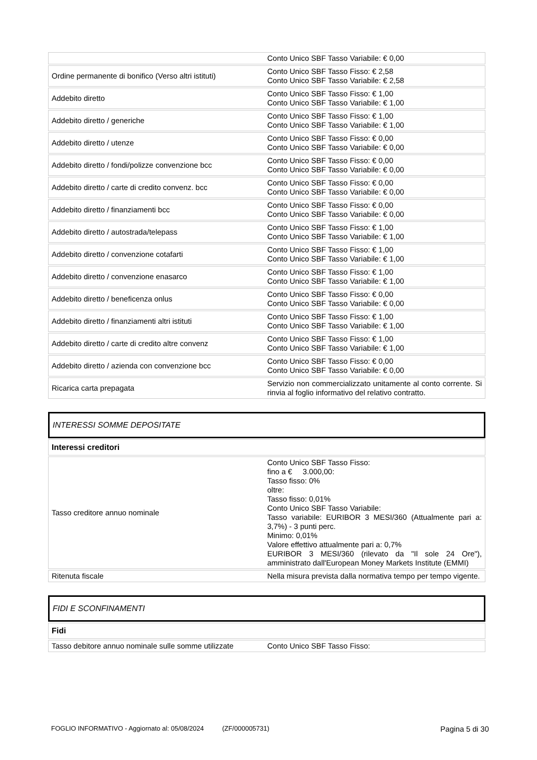| | Conto Unico SBF Tasso Variabile: € 0,00 |
| Ordine permanente di bonifico (Verso altri istituti) | Conto Unico SBF Tasso Fisso: € 2,58 Conto Unico SBF Tasso Variabile: € 2,58 |
| Addebito diretto | Conto Unico SBF Tasso Fisso: € 1,00 Conto Unico SBF Tasso Variabile: € 1,00 |
| Addebito diretto / generiche | Conto Unico SBF Tasso Fisso: € 1,00 Conto Unico SBF Tasso Variabile: € 1,00 |
| Addebito diretto / utenze | Conto Unico SBF Tasso Fisso: € 0,00 Conto Unico SBF Tasso Variabile: € 0,00 |
| Addebito diretto / fondi/polizze convenzione bcc | Conto Unico SBF Tasso Fisso: € 0,00 Conto Unico SBF Tasso Variabile: € 0,00 |
| Addebito diretto / carte di credito convenz. bcc | Conto Unico SBF Tasso Fisso: € 0,00 Conto Unico SBF Tasso Variabile: € 0,00 |
| Addebito diretto / finanziamenti bcc | Conto Unico SBF Tasso Fisso: € 0,00 Conto Unico SBF Tasso Variabile: € 0,00 |
| Addebito diretto / autostrada/telepass | Conto Unico SBF Tasso Fisso: € 1,00 Conto Unico SBF Tasso Variabile: € 1,00 |
| Addebito diretto / convenzione cotafarti | Conto Unico SBF Tasso Fisso: € 1,00 Conto Unico SBF Tasso Variabile: € 1,00 |
| Addebito diretto / convenzione enasarco | Conto Unico SBF Tasso Fisso: € 1,00 Conto Unico SBF Tasso Variabile: € 1,00 |
| Addebito diretto / beneficenza onlus | Conto Unico SBF Tasso Fisso: € 0,00 Conto Unico SBF Tasso Variabile: € 0,00 |
| Addebito diretto / finanziamenti altri istituti | Conto Unico SBF Tasso Fisso: € 1,00 Conto Unico SBF Tasso Variabile: € 1,00 |
| Addebito diretto / carte di credito altre convenz | Conto Unico SBF Tasso Fisso: € 1,00 Conto Unico SBF Tasso Variabile: € 1,00 |
| Addebito diretto / azienda con convenzione bcc | Conto Unico SBF Tasso Fisso: € 0,00 Conto Unico SBF Tasso Variabile: € 0,00 |
| Ricarica carta prepagata | Servizio non commercializzato unitamente al conto corrente. Si rinvia al foglio informativo del relativo contratto. |
INTERESSI SOMME DEPOSITATE
Interessi creditori
| Tasso creditore annuo nominale | Conto Unico SBF Tasso Fisso: fino a € 3.000,00: Tasso fisso: 0% oltre: Tasso fisso: 0,01% Conto Unico SBF Tasso Variabile: Tasso variabile: EURIBOR 3 MESI/360 (Attualmente pari a: 3,7%) - 3 punti perc. Minimo: 0,01% Valore effettivo attualmente pari a: 0,7% EURIBOR 3 MESI/360 (rilevato da "Il sole 24 Ore"), amministrato dall'European Money Markets Institute (EMMI) |
| Ritenuta fiscale | Nella misura prevista dalla normativa tempo per tempo vigente. |
FIDI E SCONFINAMENTI
Fidi
| Tasso debitore annuo nominale sulle somme utilizzate | Conto Unico SBF Tasso Fisso: |
FOGLIO INFORMATIVO - Aggiornato al: 05/08/2024 (ZF/000005731) Pagina 5 di 30